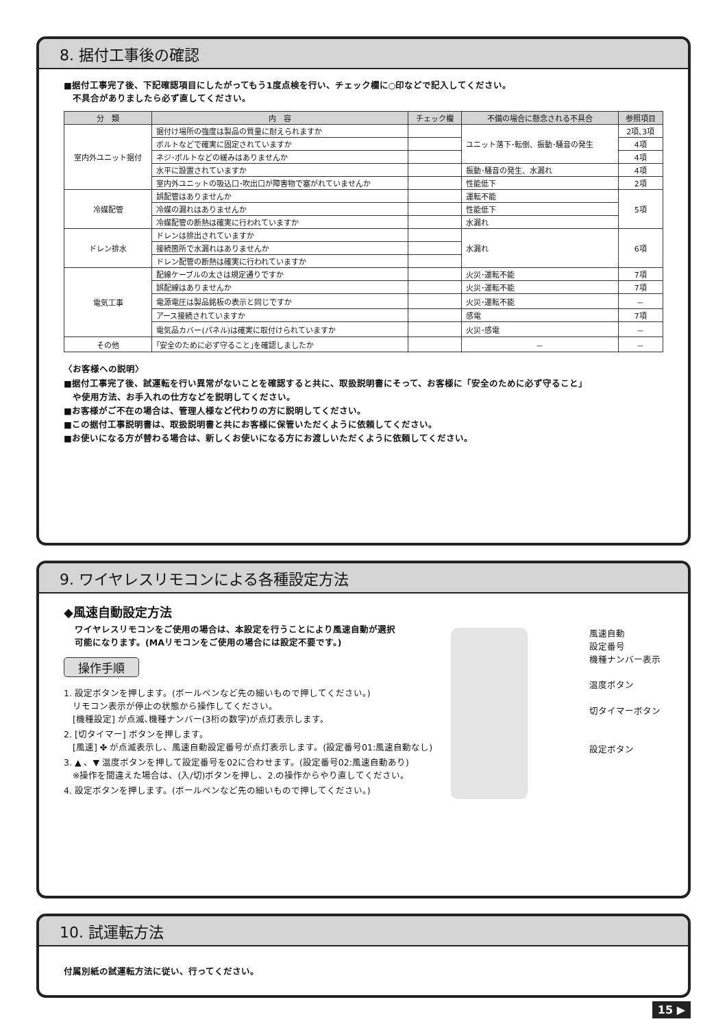8. 据付工事後の確認
■据付工事完了後、下記確認項目にしたがってもう1度点検を行い、チェック欄に○印などで記入してください。
　不具合がありましたら必ず直してください。
| 分 類 | 内 容 | チェック欄 | 不備の場合に懸念される不具合 | 参照項目 |
| --- | --- | --- | --- | --- |
| 室内外ユニット据付 | 据付け場所の強度は製品の質量に耐えられますか | | ユニット落下･転倒、振動･騒音の発生 | 2項､3項 |
| | ボルトなどで確実に固定されていますか | | | 4項 |
| | ネジ･ボルトなどの緩みはありませんか | | | 4項 |
| | 水平に設置されていますか | | 振動･騒音の発生、水漏れ | 4項 |
| | 室内外ユニットの吸込口･吹出口が障害物で塞がれていませんか | | 性能低下 | 2項 |
| 冷媒配管 | 誤配管はありませんか | | 運転不能 | 5項 |
| | 冷媒の漏れはありませんか | | 性能低下 | |
| | 冷媒配管の断熱は確実に行われていますか | | 水漏れ | |
| ドレン排水 | ドレンは排出されていますか | | 水漏れ | 6項 |
| | 接続箇所で水漏れはありませんか | | | |
| | ドレン配管の断熱は確実に行われていますか | | | |
| 電気工事 | 配線ケーブルの太さは規定通りですか | | 火災･運転不能 | 7項 |
| | 誤配線はありませんか | | 火災･運転不能 | 7項 |
| | 電源電圧は製品銘板の表示と同じですか | | 火災･運転不能 | － |
| | アース接続されていますか | | 感電 | 7項 |
| | 電気品カバー(パネル)は確実に取付けられていますか | | 火災･感電 | － |
| その他 | ｢安全のために必ず守ること｣を確認しましたか | | － | － |
〈お客様への説明〉
■据付工事完了後、試運転を行い異常がないことを確認すると共に、取扱説明書にそって、お客様に「安全のために必ず守ること」
　や使用方法、お手入れの仕方などを説明してください。
■お客様がご不在の場合は、管理人様など代わりの方に説明してください。
■この据付工事説明書は、取扱説明書と共にお客様に保管いただくように依頼してください。
■お使いになる方が替わる場合は、新しくお使いになる方にお渡しいただくように依頼してください。
9. ワイヤレスリモコンによる各種設定方法
◆風速自動設定方法
ワイヤレスリモコンをご使用の場合は、本設定を行うことにより風速自動が選択
可能になります。(MAリモコンをご使用の場合には設定不要です。)
操作手順
1. 設定ボタンを押します。(ボールペンなど先の細いもので押してください。)
　リモコン表示が停止の状態から操作してください。
　[機種設定] が点滅､機種ナンバー(3桁の数字)が点灯表示します。
2. [切タイマー] ボタンを押します。
　[風速] ✤ が点滅表示し、風速自動設定番号が点灯表示します。(設定番号01:風速自動なし)
3. ▲ 、▼ 温度ボタンを押して設定番号を02に合わせます。(設定番号02:風速自動あり)
　※操作を間違えた場合は、(入/切)ボタンを押し、2.の操作からやり直してください。
4. 設定ボタンを押します。(ボールペンなど先の細いもので押してください。)
風速自動
設定番号
機種ナンバー表示
温度ボタン
切タイマーボタン
設定ボタン
10. 試運転方法
付属別紙の試運転方法に従い、行ってください。
15 ▶